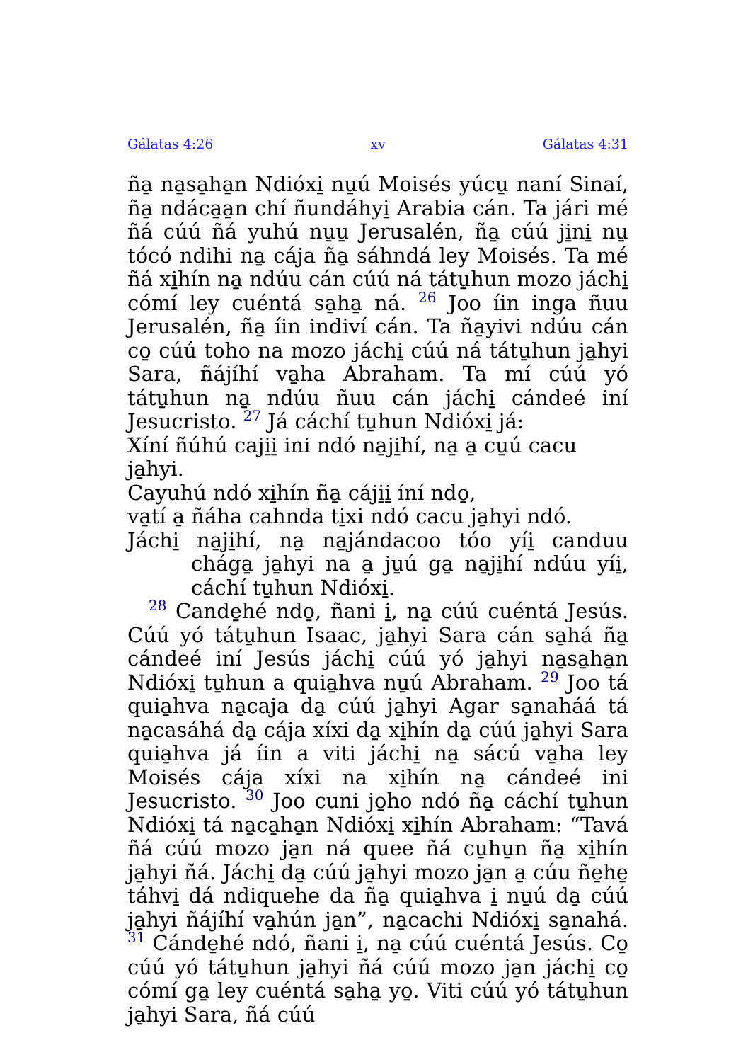Gálatas 4:26 xv Gálatas 4:31
ña̱ na̱sa̱ha̱n Ndióxi̱ nu̱ú Moisés yúcu̱ naní Sinaí, ña̱ ndáca̱a̱n chí ñundáhyi̱ Arabia cán. Ta jári mé ñá cúú ñá yuhú nu̱u̱ Jerusalén, ña̱ cúú ji̱ni̱ nu̱ tócó ndihi na̱ cája ña̱ sáhndá ley Moisés. Ta mé ñá xi̱hín na̱ ndúu cán cúú ná tátu̱hun mozo jáchi̱ cómí ley cuéntá sa̱ha̱ ná. 26 Joo íin inga ñuu Jerusalén, ña̱ íin indiví cán. Ta ña̱yivi ndúu cán co̱ cúú toho na mozo jáchi̱ cúú ná tátu̱hun ja̱hyi Sara, ñájíhí va̱ha Abraham. Ta mí cúú yó tátu̱hun na̱ ndúu ñuu cán jáchi̱ cándeé iní Jesucristo. 27 Já cáchí tu̱hun Ndióxi̱ já:
Xíní ñúhú caji̱i̱ ini ndó na̱ji̱hí, na̱ a̱ cu̱ú cacu ja̱hyi.
Cayuhú ndó xi̱hín ña̱ cáji̱i̱ íní ndo̱,
va̱tí a̱ ñáha cahnda ti̱xi ndó cacu ja̱hyi ndó.
Jáchi̱ na̱ji̱hí, na̱ na̱jándacoo tóo yíi̱ canduu chága̱ ja̱hyi na a̱ ju̱ú ga̱ na̱ji̱hí ndúu yíi̱, cáchí tu̱hun Ndióxi̱.
28 Cande̱hé ndo̱, ñani i̱, na̱ cúú cuéntá Jesús. Cúú yó tátu̱hun Isaac, ja̱hyi Sara cán sa̱há ña̱ cándeé iní Jesús jáchi̱ cúú yó ja̱hyi na̱sa̱ha̱n Ndióxi̱ tu̱hun a quia̱hva nu̱ú Abraham. 29 Joo tá quia̱hva na̱caja da̱ cúú ja̱hyi Agar sa̱naháá tá na̱casáhá da̱ cája xíxi da̱ xi̱hín da̱ cúú ja̱hyi Sara quia̱hva já íin a viti jáchi̱ na̱ sácú va̱ha ley Moisés cája xíxi na xi̱hín na̱ cándeé ini Jesucristo. 30 Joo cuni jo̱ho ndó ña̱ cáchí tu̱hun Ndióxi̱ tá na̱ca̱ha̱n Ndióxi̱ xi̱hín Abraham: “Tavá ñá cúú mozo ja̱n ná quee ñá cu̱hu̱n ña̱ xi̱hín ja̱hyi ñá. Jáchi̱ da̱ cúú ja̱hyi mozo ja̱n a̱ cúu ñe̱he̱ táhvi̱ dá ndiquehe da ña̱ quia̱hva i̱ nu̱ú da̱ cúú ja̱hyi ñájíhí va̱hún ja̱n”, na̱cachi Ndióxi̱ sa̱nahá. 31 Cánde̱hé ndó, ñani i̱, na̱ cúú cuéntá Jesús. Co̱ cúú yó tátu̱hun ja̱hyi ñá cúú mozo ja̱n jáchi̱ co̱ cómí ga̱ ley cuéntá sa̱ha̱ yo̱. Viti cúú yó tátu̱hun ja̱hyi Sara, ñá cúú